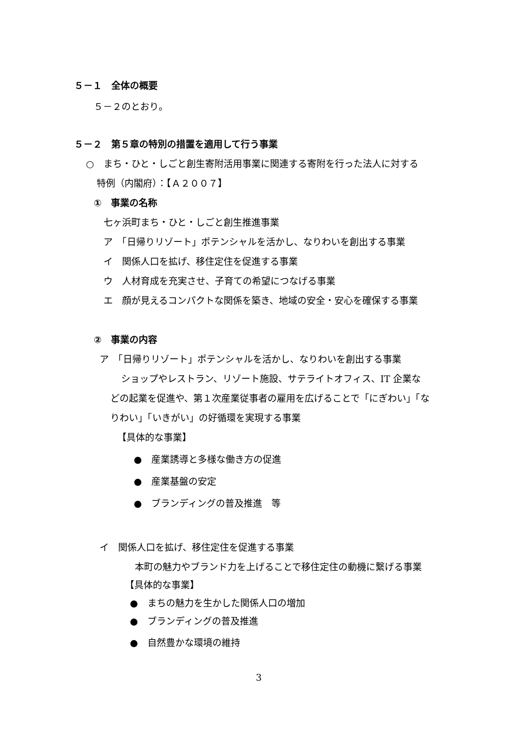５－１　全体の概要
５－２のとおり。
５－２　第５章の特別の措置を適用して行う事業
○　まち・ひと・しごと創生寄附活用事業に関連する寄附を行った法人に対する
特例（内閣府）：【Ａ２００７】
①　事業の名称
七ヶ浜町まち・ひと・しごと創生推進事業
ア　「日帰りリゾート」ポテンシャルを活かし、なりわいを創出する事業
イ　関係人口を拡げ、移住定住を促進する事業
ウ　人材育成を充実させ、子育ての希望につなげる事業
エ　顔が見えるコンパクトな関係を築き、地域の安全・安心を確保する事業
②　事業の内容
ア　「日帰りリゾート」ポテンシャルを活かし、なりわいを創出する事業
ショップやレストラン、リゾート施設、サテライトオフィス、IT 企業な
どの起業を促進や、第１次産業従事者の雇用を広げることで「にぎわい」「な
りわい」「いきがい」の好循環を実現する事業
【具体的な事業】
●　産業誘導と多様な働き方の促進
●　産業基盤の安定
●　ブランディングの普及推進　等
イ　関係人口を拡げ、移住定住を促進する事業
本町の魅力やブランド力を上げることで移住定住の動機に繋げる事業
【具体的な事業】
●　まちの魅力を生かした関係人口の増加
●　ブランディングの普及推進
●　自然豊かな環境の維持
3